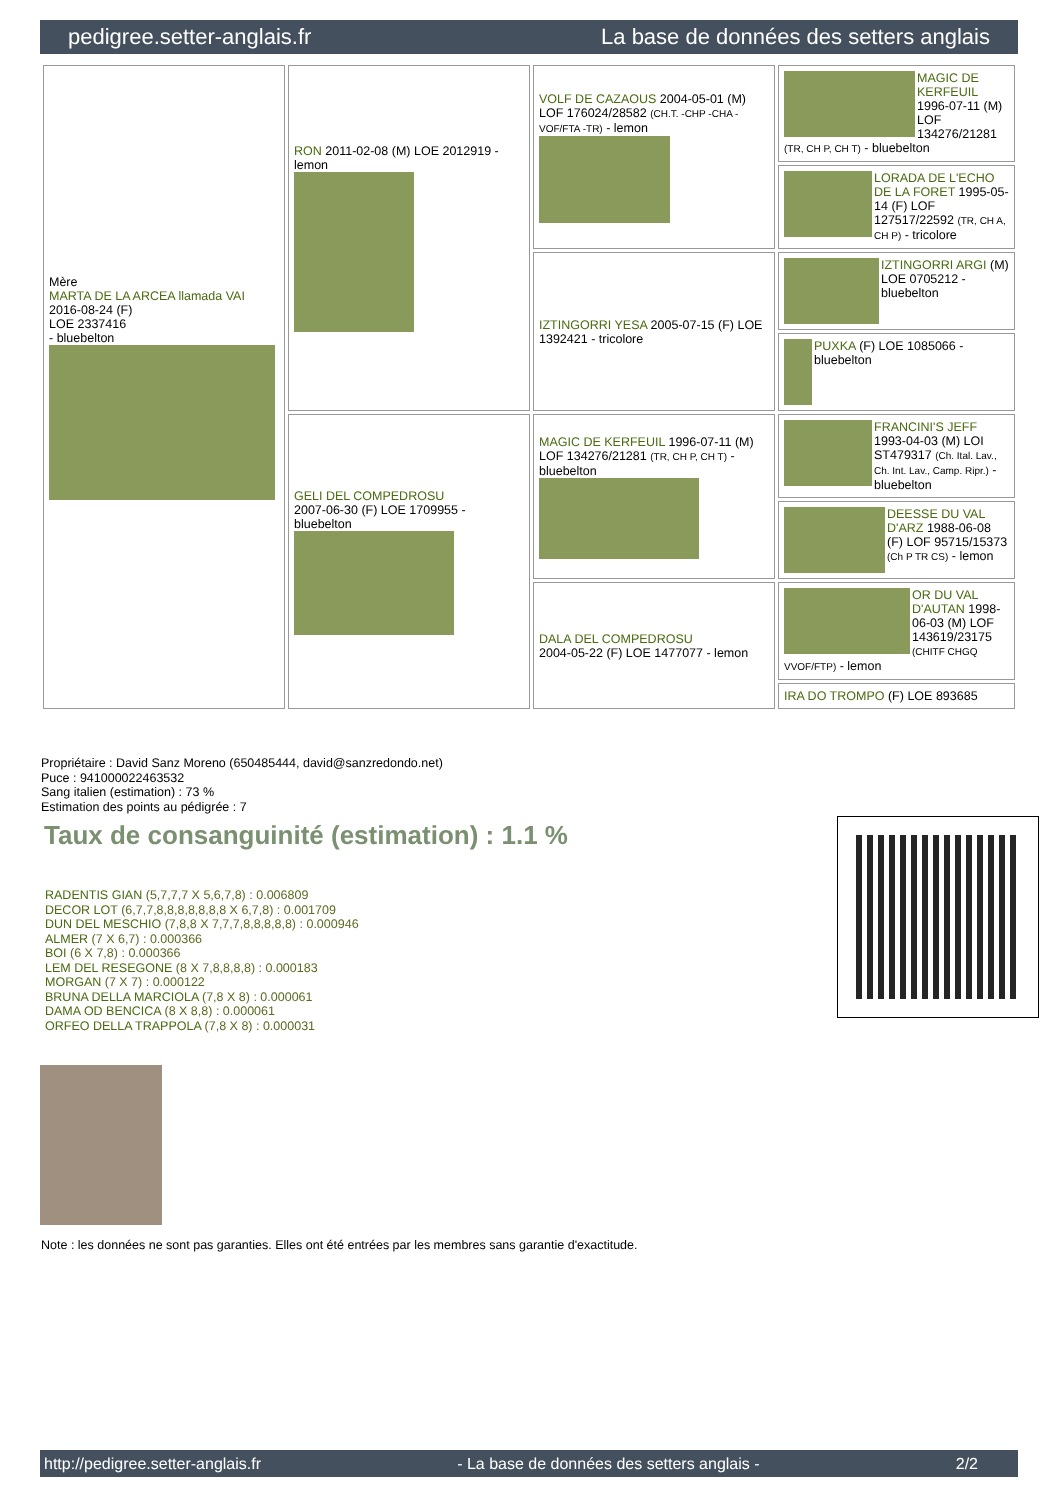pedigree.setter-anglais.fr La base de données des setters anglais
| Mère MARTA DE LA ARCEA llamada VAI 2016-08-24 (F) LOE 2337416 - bluebelton | RON 2011-02-08 (M) LOE 2012919 - lemon | VOLF DE CAZAOUS 2004-05-01 (M) LOF 176024/28582 (CH.T. -CHP -CHA -VOF/FTA -TR) - lemon | MAGIC DE KERFEUIL 1996-07-11 (M) LOF 134276/21281 (TR, CH P, CH T) - bluebelton |
| | | | LORADA DE L'ECHO DE LA FORET 1995-05-14 (F) LOF 127517/22592 (TR, CH A, CH P) - tricolore |
| | | IZTINGORRI YESA 2005-07-15 (F) LOE 1392421 - tricolore | IZTINGORRI ARGI (M) LOE 0705212 - bluebelton |
| | | | PUXKA (F) LOE 1085066 - bluebelton |
| | GELI DEL COMPEDROSU 2007-06-30 (F) LOE 1709955 - bluebelton | MAGIC DE KERFEUIL 1996-07-11 (M) LOF 134276/21281 (TR, CH P, CH T) - bluebelton | FRANCINI'S JEFF 1993-04-03 (M) LOI ST479317 (Ch. Ital. Lav., Ch. Int. Lav., Camp. Ripr.) - bluebelton |
| | | | DEESSE DU VAL D'ARZ 1988-06-08 (F) LOF 95715/15373 (Ch P TR CS) - lemon |
| | | DALA DEL COMPEDROSU 2004-05-22 (F) LOE 1477077 - lemon | OR DU VAL D'AUTAN 1998-06-03 (M) LOF 143619/23175 (CHITF CHGQ VVOF/FTP) - lemon |
| | | | IRA DO TROMPO (F) LOE 893685 |
Propriétaire : David Sanz Moreno (650485444, david@sanzredondo.net)
Puce : 941000022463532
Sang italien (estimation) : 73 %
Estimation des points au pédigrée : 7
Taux de consanguinité (estimation) : 1.1 %
RADENTIS GIAN (5,7,7,7 X 5,6,7,8) : 0.006809
DECOR LOT (6,7,7,8,8,8,8,8,8,8 X 6,7,8) : 0.001709
DUN DEL MESCHIO (7,8,8 X 7,7,7,8,8,8,8,8) : 0.000946
ALMER (7 X 6,7) : 0.000366
BOI (6 X 7,8) : 0.000366
LEM DEL RESEGONE (8 X 7,8,8,8,8) : 0.000183
MORGAN (7 X 7) : 0.000122
BRUNA DELLA MARCIOLA (7,8 X 8) : 0.000061
DAMA OD BENCICA (8 X 8,8) : 0.000061
ORFEO DELLA TRAPPOLA (7,8 X 8) : 0.000031
Note : les données ne sont pas garanties. Elles ont été entrées par les membres sans garantie d'exactitude.
http://pedigree.setter-anglais.fr - La base de données des setters anglais - 2/2